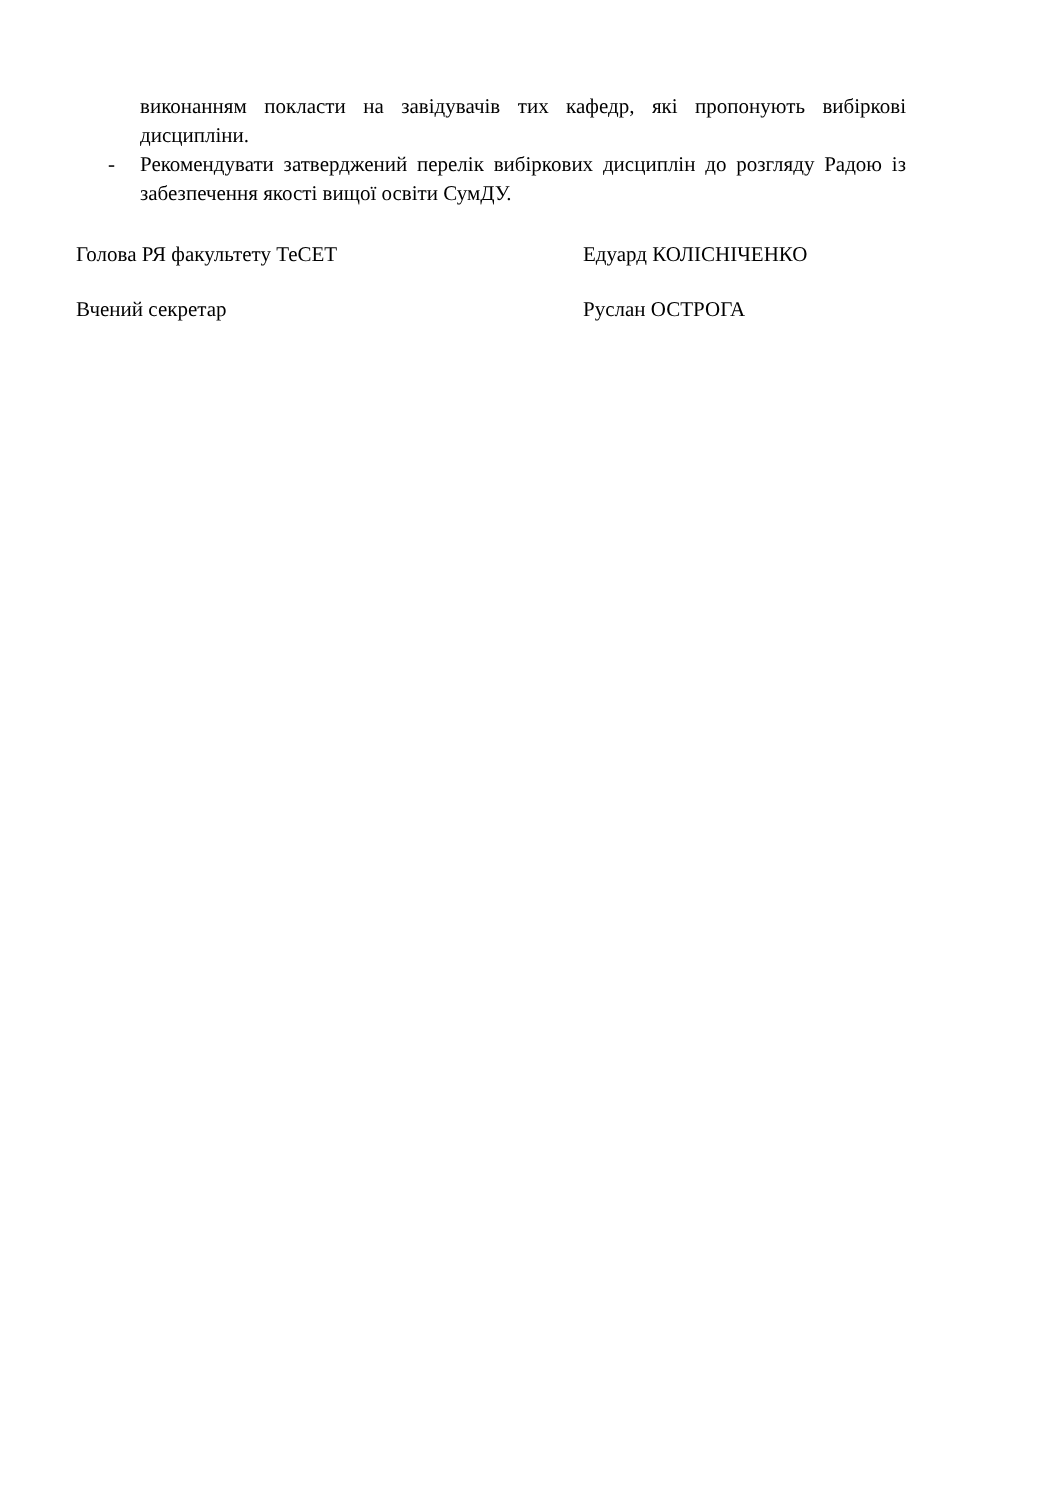виконанням покласти на завідувачів тих кафедр, які пропонують вибіркові дисципліни.
- Рекомендувати затверджений перелік вибіркових дисциплін до розгляду Радою із забезпечення якості вищої освіти СумДУ.
Голова РЯ факультету ТеСЕТ Едуард КОЛІСНІЧЕНКО
Вчений секретар Руслан ОСТРОГА